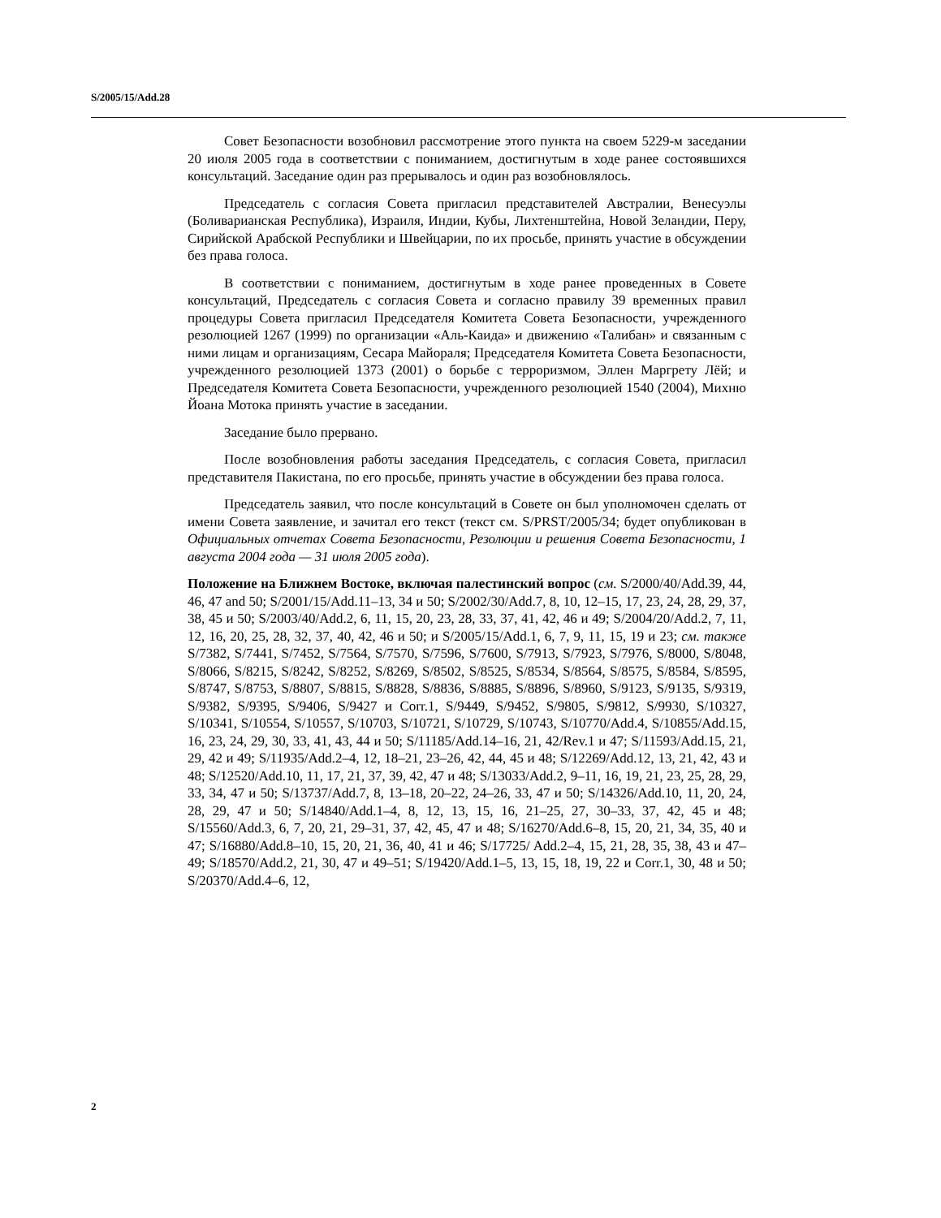S/2005/15/Add.28
Совет Безопасности возобновил рассмотрение этого пункта на своем 5229-м заседании 20 июля 2005 года в соответствии с пониманием, достигнутым в ходе ранее состоявшихся консультаций. Заседание один раз прерывалось и один раз возобновлялось.
Председатель с согласия Совета пригласил представителей Австралии, Венесуэлы (Боливарианская Республика), Израиля, Индии, Кубы, Лихтенштейна, Новой Зеландии, Перу, Сирийской Арабской Республики и Швейцарии, по их просьбе, принять участие в обсуждении без права голоса.
В соответствии с пониманием, достигнутым в ходе ранее проведенных в Совете консультаций, Председатель с согласия Совета и согласно правилу 39 временных правил процедуры Совета пригласил Председателя Комитета Совета Безопасности, учрежденного резолюцией 1267 (1999) по организации «Аль-Каида» и движению «Талибан» и связанным с ними лицам и организациям, Сесара Майораля; Председателя Комитета Совета Безопасности, учрежденного резолюцией 1373 (2001) о борьбе с терроризмом, Эллен Маргрету Лёй; и Председателя Комитета Совета Безопасности, учрежденного резолюцией 1540 (2004), Михню Йоана Мотока принять участие в заседании.
Заседание было прервано.
После возобновления работы заседания Председатель, с согласия Совета, пригласил представителя Пакистана, по его просьбе, принять участие в обсуждении без права голоса.
Председатель заявил, что после консультаций в Совете он был уполномочен сделать от имени Совета заявление, и зачитал его текст (текст см. S/PRST/2005/34; будет опубликован в Официальных отчетах Совета Безопасности, Резолюции и решения Совета Безопасности, 1 августа 2004 года — 31 июля 2005 года).
Положение на Ближнем Востоке, включая палестинский вопрос (см. S/2000/40/Add.39, 44, 46, 47 and 50; S/2001/15/Add.11–13, 34 и 50; S/2002/30/Add.7, 8, 10, 12–15, 17, 23, 24, 28, 29, 37, 38, 45 и 50; S/2003/40/Add.2, 6, 11, 15, 20, 23, 28, 33, 37, 41, 42, 46 и 49; S/2004/20/Add.2, 7, 11, 12, 16, 20, 25, 28, 32, 37, 40, 42, 46 и 50; и S/2005/15/Add.1, 6, 7, 9, 11, 15, 19 и 23; см. также S/7382, S/7441, S/7452, S/7564, S/7570, S/7596, S/7600, S/7913, S/7923, S/7976, S/8000, S/8048, S/8066, S/8215, S/8242, S/8252, S/8269, S/8502, S/8525, S/8534, S/8564, S/8575, S/8584, S/8595, S/8747, S/8753, S/8807, S/8815, S/8828, S/8836, S/8885, S/8896, S/8960, S/9123, S/9135, S/9319, S/9382, S/9395, S/9406, S/9427 и Corr.1, S/9449, S/9452, S/9805, S/9812, S/9930, S/10327, S/10341, S/10554, S/10557, S/10703, S/10721, S/10729, S/10743, S/10770/Add.4, S/10855/Add.15, 16, 23, 24, 29, 30, 33, 41, 43, 44 и 50; S/11185/Add.14–16, 21, 42/Rev.1 и 47; S/11593/Add.15, 21, 29, 42 и 49; S/11935/Add.2–4, 12, 18–21, 23–26, 42, 44, 45 и 48; S/12269/Add.12, 13, 21, 42, 43 и 48; S/12520/Add.10, 11, 17, 21, 37, 39, 42, 47 и 48; S/13033/Add.2, 9–11, 16, 19, 21, 23, 25, 28, 29, 33, 34, 47 и 50; S/13737/Add.7, 8, 13–18, 20–22, 24–26, 33, 47 и 50; S/14326/Add.10, 11, 20, 24, 28, 29, 47 и 50; S/14840/Add.1–4, 8, 12, 13, 15, 16, 21–25, 27, 30–33, 37, 42, 45 и 48; S/15560/Add.3, 6, 7, 20, 21, 29–31, 37, 42, 45, 47 и 48; S/16270/Add.6–8, 15, 20, 21, 34, 35, 40 и 47; S/16880/Add.8–10, 15, 20, 21, 36, 40, 41 и 46; S/17725/ Add.2–4, 15, 21, 28, 35, 38, 43 и 47–49; S/18570/Add.2, 21, 30, 47 и 49–51; S/19420/Add.1–5, 13, 15, 18, 19, 22 и Corr.1, 30, 48 и 50; S/20370/Add.4–6, 12,
2